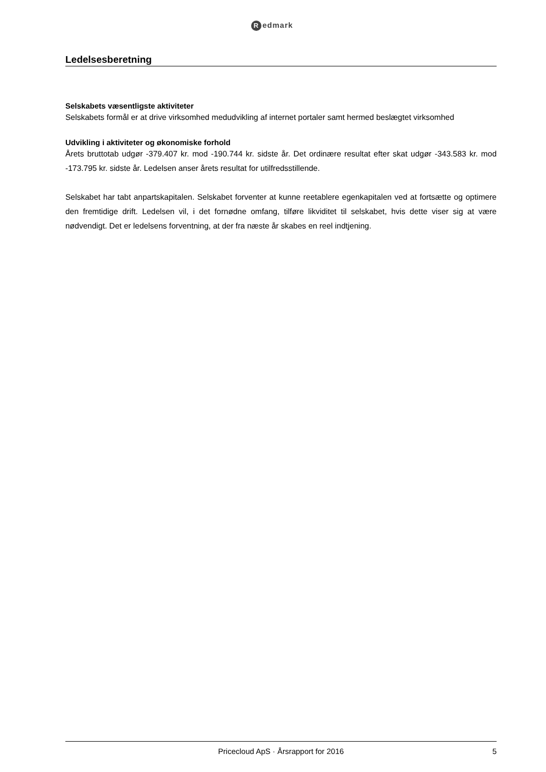Redmark
Ledelsesberetning
Selskabets væsentligste aktiviteter
Selskabets formål er at drive virksomhed medudvikling af internet portaler samt hermed beslægtet virksomhed
Udvikling i aktiviteter og økonomiske forhold
Årets bruttotab udgør -379.407 kr. mod -190.744 kr. sidste år. Det ordinære resultat efter skat udgør -343.583 kr. mod -173.795 kr. sidste år. Ledelsen anser årets resultat for utilfredsstillende.
Selskabet har tabt anpartskapitalen. Selskabet forventer at kunne reetablere egenkapitalen ved at fortsætte og optimere den fremtidige drift. Ledelsen vil, i det fornødne omfang, tilføre likviditet til selskabet, hvis dette viser sig at være nødvendigt. Det er ledelsens forventning, at der fra næste år skabes en reel indtjening.
Pricecloud ApS · Årsrapport for 2016 5